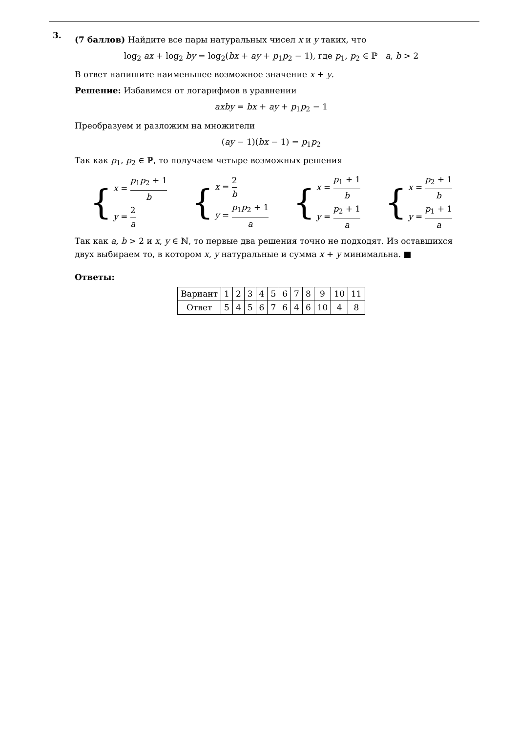3.
(7 баллов) Найдите все пары натуральных чисел x и y таких, что
log<sub>2</sub> ax + log<sub>2</sub> by = log<sub>2</sub>(bx + ay + p<sub>1</sub>p<sub>2</sub> − 1), где p<sub>1</sub>, p<sub>2</sub> ∈ ℙ a, b > 2
В ответ напишите наименьшее возможное значение x + y.
Решение: Избавимся от логарифмов в уравнении
axby = bx + ay + p<sub>1</sub>p<sub>2</sub> − 1
Преобразуем и разложим на множители
(ay − 1)(bx − 1) = p<sub>1</sub>p<sub>2</sub>
Так как p<sub>1</sub>, p<sub>2</sub> ∈ ℙ, то получаем четыре возможных решения
{
x = p<sub>1</sub>p<sub>2</sub> + 1 b
y = 2 a
{
x = 2 b
y = p<sub>1</sub>p<sub>2</sub> + 1 a
{
x = p<sub>1</sub> + 1 b
y = p<sub>2</sub> + 1 a
{
x = p<sub>2</sub> + 1 b
y = p<sub>1</sub> + 1 a
Так как a, b > 2 и x, y ∈ ℕ, то первые два решения точно не подходят. Из оставшихся двух выбираем то, в котором x, y натуральные и сумма x + y минимальна. ■
Ответы:
| Вариант | 1 | 2 | 3 | 4 | 5 | 6 | 7 | 8 | 9 | 10 | 11 |
| Ответ | 5 | 4 | 5 | 6 | 7 | 6 | 4 | 6 | 10 | 4 | 8 |